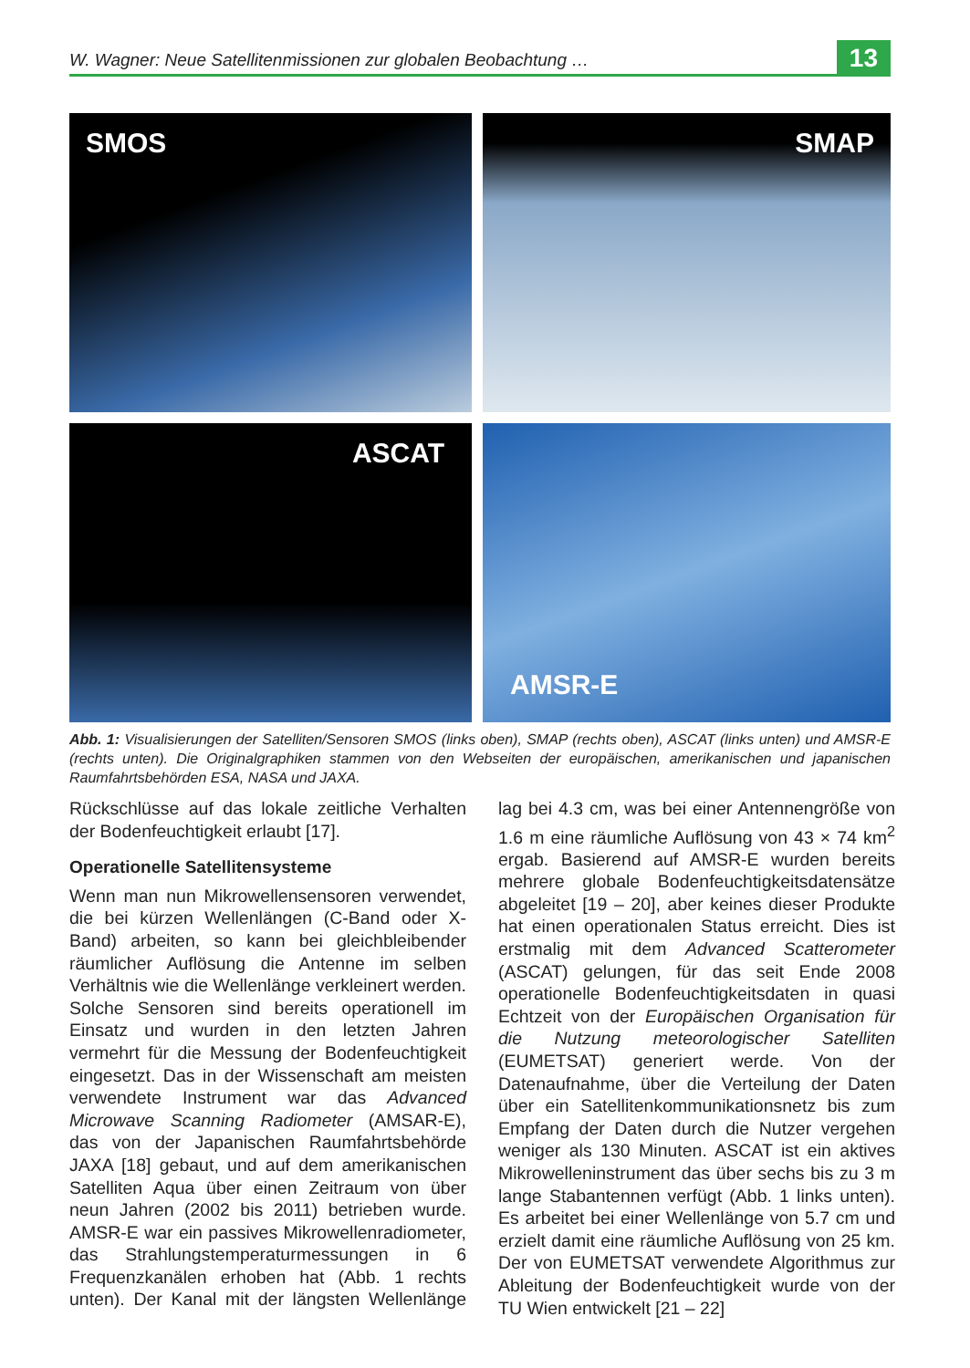W. Wagner: Neue Satellitenmissionen zur globalen Beobachtung …
13
SMOS
SMAP
ASCAT
AMSR-E
Abb. 1: Visualisierungen der Satelliten/Sensoren SMOS (links oben), SMAP (rechts oben), ASCAT (links unten) und AMSR-E (rechts unten). Die Originalgraphiken stammen von den Webseiten der europäischen, amerikanischen und japanischen Raumfahrtsbehörden ESA, NASA und JAXA.
Rückschlüsse auf das lokale zeitliche Verhalten der Bodenfeuchtigkeit erlaubt [17].
Operationelle Satellitensysteme
Wenn man nun Mikrowellensensoren verwendet, die bei kürzen Wellenlängen (C-Band oder X-Band) arbeiten, so kann bei gleichbleibender räumlicher Auflösung die Antenne im selben Verhältnis wie die Wellenlänge verkleinert werden. Solche Sensoren sind bereits operationell im Einsatz und wurden in den letzten Jahren vermehrt für die Messung der Bodenfeuchtigkeit eingesetzt. Das in der Wissenschaft am meisten verwendete Instrument war das Advanced Microwave Scanning Radiometer (AMSAR-E), das von der Japanischen Raumfahrtsbehörde JAXA [18] gebaut, und auf dem amerikanischen Satelliten Aqua über einen Zeitraum von über neun Jahren (2002 bis 2011) betrieben wurde. AMSR-E war ein passives Mikrowellenradiometer, das Strahlungstemperaturmessungen in 6 Frequenzkanälen erhoben hat (Abb. 1 rechts unten). Der Kanal mit der längsten Wellenlänge lag bei 4.3 cm, was bei einer Antennengröße von 1.6 m eine räumliche Auflösung von 43 × 74 km<sup>2</sup> ergab. Basierend auf AMSR-E wurden bereits mehrere globale Bodenfeuchtigkeitsdatensätze abgeleitet [19 – 20], aber keines dieser Produkte hat einen operationalen Status erreicht. Dies ist erstmalig mit dem Advanced Scatterometer (ASCAT) gelungen, für das seit Ende 2008 operationelle Bodenfeuchtigkeitsdaten in quasi Echtzeit von der Europäischen Organisation für die Nutzung meteorologischer Satelliten (EUMETSAT) generiert werde. Von der Datenaufnahme, über die Verteilung der Daten über ein Satellitenkommunikationsnetz bis zum Empfang der Daten durch die Nutzer vergehen weniger als 130 Minuten. ASCAT ist ein aktives Mikrowelleninstrument das über sechs bis zu 3 m lange Stabantennen verfügt (Abb. 1 links unten). Es arbeitet bei einer Wellenlänge von 5.7 cm und erzielt damit eine räumliche Auflösung von 25 km. Der von EUMETSAT verwendete Algorithmus zur Ableitung der Bodenfeuchtigkeit wurde von der TU Wien entwickelt [21 – 22]